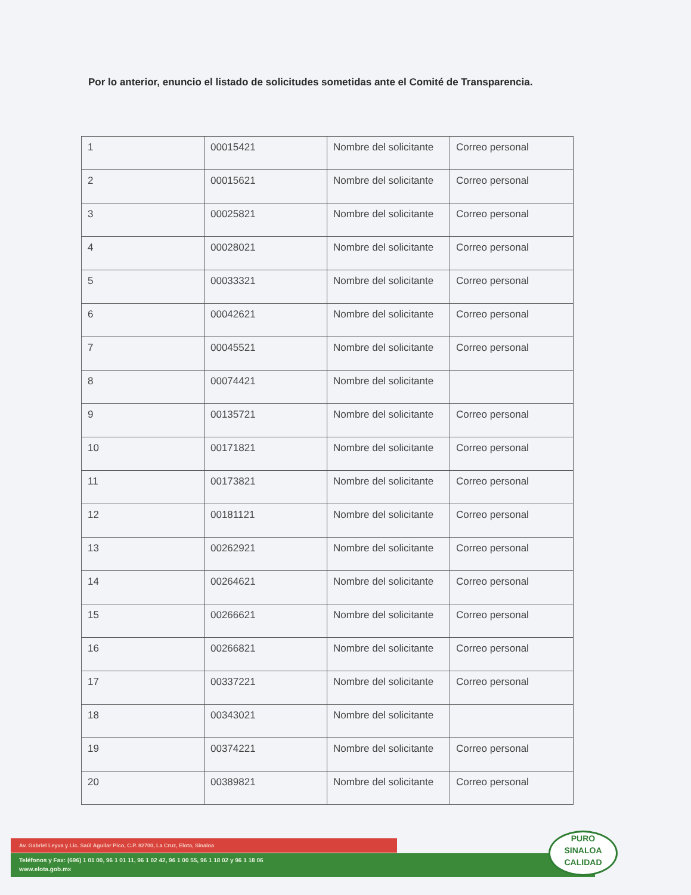Por lo anterior, enuncio el listado de solicitudes sometidas ante el Comité de Transparencia.
| 1 | 00015421 | Nombre del solicitante | Correo personal |
| 2 | 00015621 | Nombre del solicitante | Correo personal |
| 3 | 00025821 | Nombre del solicitante | Correo personal |
| 4 | 00028021 | Nombre del solicitante | Correo personal |
| 5 | 00033321 | Nombre del solicitante | Correo personal |
| 6 | 00042621 | Nombre del solicitante | Correo personal |
| 7 | 00045521 | Nombre del solicitante | Correo personal |
| 8 | 00074421 | Nombre del solicitante | |
| 9 | 00135721 | Nombre del solicitante | Correo personal |
| 10 | 00171821 | Nombre del solicitante | Correo personal |
| 11 | 00173821 | Nombre del solicitante | Correo personal |
| 12 | 00181121 | Nombre del solicitante | Correo personal |
| 13 | 00262921 | Nombre del solicitante | Correo personal |
| 14 | 00264621 | Nombre del solicitante | Correo personal |
| 15 | 00266621 | Nombre del solicitante | Correo personal |
| 16 | 00266821 | Nombre del solicitante | Correo personal |
| 17 | 00337221 | Nombre del solicitante | Correo personal |
| 18 | 00343021 | Nombre del solicitante | |
| 19 | 00374221 | Nombre del solicitante | Correo personal |
| 20 | 00389821 | Nombre del solicitante | Correo personal |
Av. Gabriel Leyva y Lic. Saúl Aguilar Pico, C.P. 82700, La Cruz, Elota, Sinaloa
Teléfonos y Fax: (696) 1 01 00, 96 1 01 11, 96 1 02 42, 96 1 00 55, 96 1 18 02 y 96 1 18 06
www.elota.gob.mx
PURO
SINALOA
CALIDAD